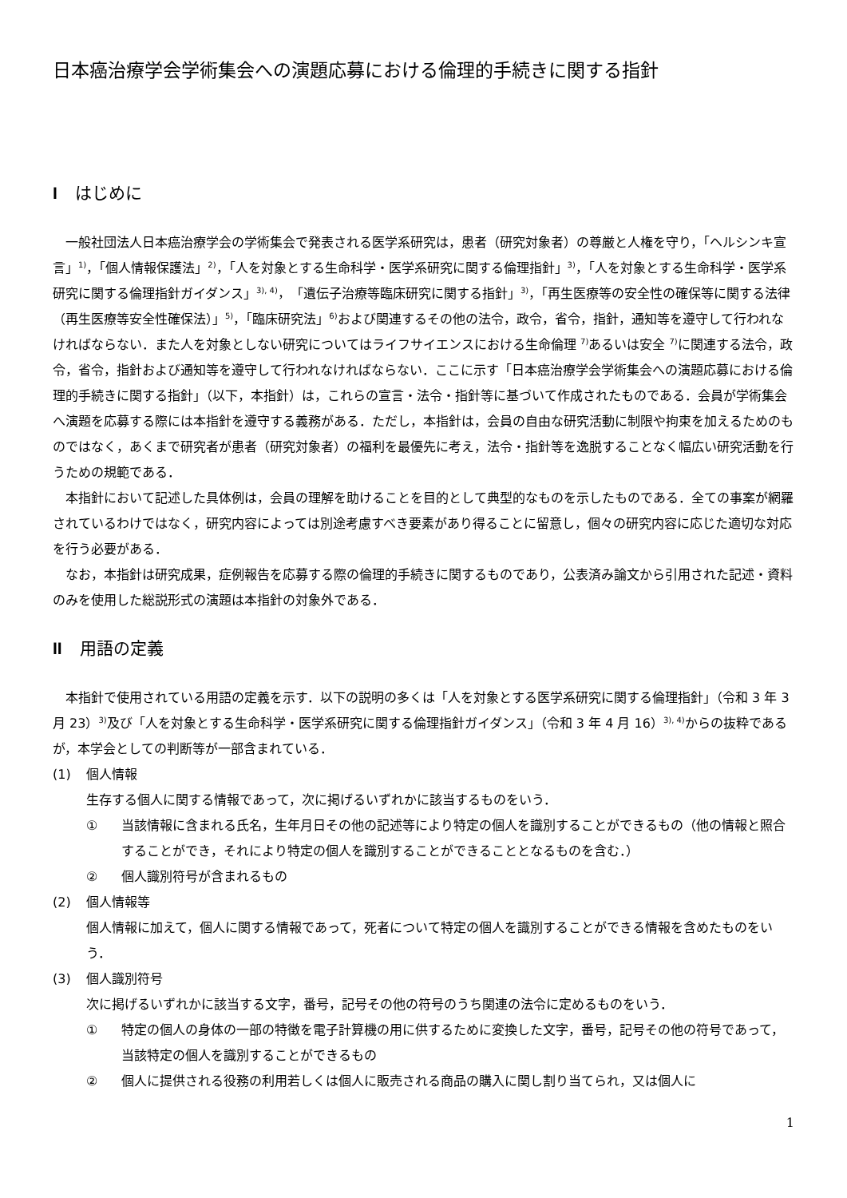日本癌治療学会学術集会への演題応募における倫理的手続きに関する指針
Iはじめに
一般社団法人日本癌治療学会の学術集会で発表される医学系研究は，患者（研究対象者）の尊厳と人権を守り，「ヘルシンキ宣言」<sup>1)</sup>，「個人情報保護法」<sup>2)</sup>，「人を対象とする生命科学・医学系研究に関する倫理指針」<sup>3)</sup>，「人を対象とする生命科学・医学系研究に関する倫理指針ガイダンス」<sup>3), 4)</sup>，「遺伝子治療等臨床研究に関する指針」<sup>3)</sup>，「再生医療等の安全性の確保等に関する法律（再生医療等安全性確保法）」<sup>5)</sup>，「臨床研究法」<sup>6)</sup>および関連するその他の法令，政令，省令，指針，通知等を遵守して行われなければならない．また人を対象としない研究についてはライフサイエンスにおける生命倫理 <sup>7)</sup>あるいは安全 <sup>7)</sup>に関連する法令，政令，省令，指針および通知等を遵守して行われなければならない．ここに示す「日本癌治療学会学術集会への演題応募における倫理的手続きに関する指針」（以下，本指針）は，これらの宣言・法令・指針等に基づいて作成されたものである．会員が学術集会へ演題を応募する際には本指針を遵守する義務がある．ただし，本指針は，会員の自由な研究活動に制限や拘束を加えるためのものではなく，あくまで研究者が患者（研究対象者）の福利を最優先に考え，法令・指針等を逸脱することなく幅広い研究活動を行うための規範である．
本指針において記述した具体例は，会員の理解を助けることを目的として典型的なものを示したものである．全ての事案が網羅されているわけではなく，研究内容によっては別途考慮すべき要素があり得ることに留意し，個々の研究内容に応じた適切な対応を行う必要がある．
なお，本指針は研究成果，症例報告を応募する際の倫理的手続きに関するものであり，公表済み論文から引用された記述・資料のみを使用した総説形式の演題は本指針の対象外である．
II 用語の定義
本指針で使用されている用語の定義を示す．以下の説明の多くは「人を対象とする医学系研究に関する倫理指針」（令和 3 年 3 月 23）<sup>3)</sup>及び「人を対象とする生命科学・医学系研究に関する倫理指針ガイダンス」（令和 3 年 4 月 16）<sup>3), 4)</sup>からの抜粋であるが，本学会としての判断等が一部含まれている．
(1) 個人情報
生存する個人に関する情報であって，次に掲げるいずれかに該当するものをいう．
① 当該情報に含まれる氏名，生年月日その他の記述等により特定の個人を識別することができるもの（他の情報と照合することができ，それにより特定の個人を識別することができることとなるものを含む．）
② 個人識別符号が含まれるもの
(2) 個人情報等
個人情報に加えて，個人に関する情報であって，死者について特定の個人を識別することができる情報を含めたものをいう．
(3) 個人識別符号
次に掲げるいずれかに該当する文字，番号，記号その他の符号のうち関連の法令に定めるものをいう．
① 特定の個人の身体の一部の特徴を電子計算機の用に供するために変換した文字，番号，記号その他の符号であって，当該特定の個人を識別することができるもの
② 個人に提供される役務の利用若しくは個人に販売される商品の購入に関し割り当てられ，又は個人に
1